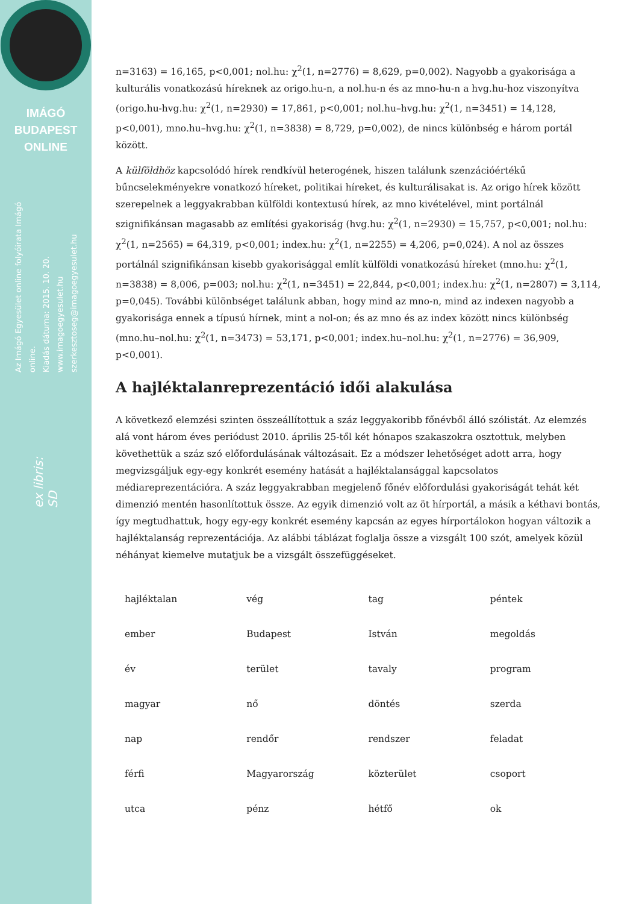IMÁGÓ
BUDAPEST
ONLINE
Az Imágó Egyesület online folyóirata Imágó online.
Kiadás dátuma: 2015. 10. 20.
www.imagoegyesulet.hu
szerkesztoseg@imagoegyesulet.hu
ex libris:
SD
n=3163) = 16,165, p<0,001; nol.hu: χ<sup>2</sup>(1, n=2776) = 8,629, p=0,002). Nagyobb a gyakorisága a kulturális vonatkozású híreknek az origo.hu-n, a nol.hu-n és az mno-hu-n a hvg.hu-hoz viszonyítva (origo.hu-hvg.hu: χ<sup>2</sup>(1, n=2930) = 17,861, p<0,001; nol.hu–hvg.hu: χ<sup>2</sup>(1, n=3451) = 14,128, p<0,001), mno.hu–hvg.hu: χ<sup>2</sup>(1, n=3838) = 8,729, p=0,002), de nincs különbség e három portál között.
A külföldhöz kapcsolódó hírek rendkívül heterogének, hiszen találunk szenzációértékű bűncselekményekre vonatkozó híreket, politikai híreket, és kulturálisakat is. Az origo hírek között szerepelnek a leggyakrabban külföldi kontextusú hírek, az mno kivételével, mint portálnál szignifikánsan magasabb az említési gyakoriság (hvg.hu: χ<sup>2</sup>(1, n=2930) = 15,757, p<0,001; nol.hu: χ<sup>2</sup>(1, n=2565) = 64,319, p<0,001; index.hu: χ<sup>2</sup>(1, n=2255) = 4,206, p=0,024). A nol az összes portálnál szignifikánsan kisebb gyakorisággal említ külföldi vonatkozású híreket (mno.hu: χ<sup>2</sup>(1, n=3838) = 8,006, p=003; nol.hu: χ<sup>2</sup>(1, n=3451) = 22,844, p<0,001; index.hu: χ<sup>2</sup>(1, n=2807) = 3,114, p=0,045). További különbséget találunk abban, hogy mind az mno-n, mind az indexen nagyobb a gyakorisága ennek a típusú hírnek, mint a nol-on; és az mno és az index között nincs különbség (mno.hu–nol.hu: χ<sup>2</sup>(1, n=3473) = 53,171, p<0,001; index.hu–nol.hu: χ<sup>2</sup>(1, n=2776) = 36,909, p<0,001).
A hajléktalanreprezentáció idői alakulása
A következő elemzési szinten összeállítottuk a száz leggyakoribb főnévből álló szólistát. Az elemzés alá vont három éves periódust 2010. április 25-től két hónapos szakaszokra osztottuk, melyben követhettük a száz szó előfordulásának változásait. Ez a módszer lehetőséget adott arra, hogy megvizsgáljuk egy-egy konkrét esemény hatását a hajléktalansággal kapcsolatos médiareprezentációra. A száz leggyakrabban megjelenő főnév előfordulási gyakoriságát tehát két dimenzió mentén hasonlítottuk össze. Az egyik dimenzió volt az öt hírportál, a másik a kéthavi bontás, így megtudhattuk, hogy egy-egy konkrét esemény kapcsán az egyes hírportálokon hogyan változik a hajléktalanság reprezentációja. Az alábbi táblázat foglalja össze a vizsgált 100 szót, amelyek közül néhányat kiemelve mutatjuk be a vizsgált összefüggéseket.
| hajléktalan | vég | tag | péntek |
| ember | Budapest | István | megoldás |
| év | terület | tavaly | program |
| magyar | nő | döntés | szerda |
| nap | rendőr | rendszer | feladat |
| férfi | Magyarország | közterület | csoport |
| utca | pénz | hétfő | ok |